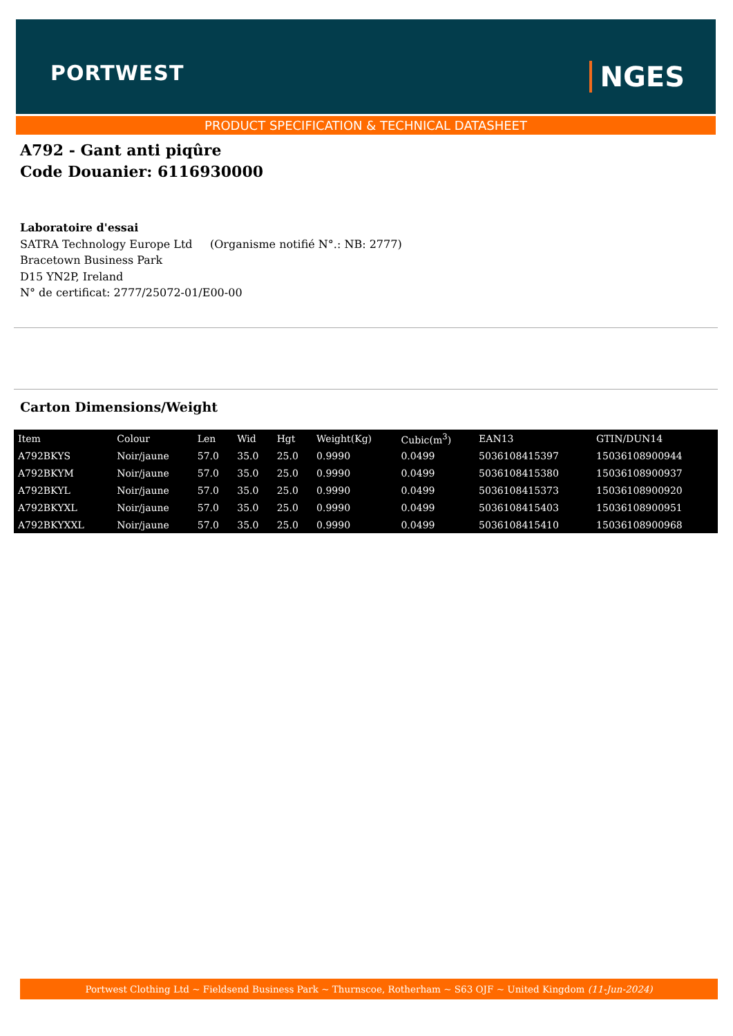PORTWEST NGES
PRODUCT SPECIFICATION & TECHNICAL DATASHEET
A792 - Gant anti piqûre
Code Douanier: 6116930000
Laboratoire d'essai
SATRA Technology Europe Ltd (Organisme notifié N°.: NB: 2777)
Bracetown Business Park
D15 YN2P, Ireland
N° de certificat: 2777/25072-01/E00-00
Carton Dimensions/Weight
| Item | Colour | Len | Wid | Hgt | Weight(Kg) | Cubic(m<sup>3</sup>) | EAN13 | GTIN/DUN14 |
| --- | --- | --- | --- | --- | --- | --- | --- | --- |
| A792BKYS | Noir/jaune | 57.0 | 35.0 | 25.0 | 0.9990 | 0.0499 | 5036108415397 | 15036108900944 |
| A792BKYM | Noir/jaune | 57.0 | 35.0 | 25.0 | 0.9990 | 0.0499 | 5036108415380 | 15036108900937 |
| A792BKYL | Noir/jaune | 57.0 | 35.0 | 25.0 | 0.9990 | 0.0499 | 5036108415373 | 15036108900920 |
| A792BKYXL | Noir/jaune | 57.0 | 35.0 | 25.0 | 0.9990 | 0.0499 | 5036108415403 | 15036108900951 |
| A792BKYXXL | Noir/jaune | 57.0 | 35.0 | 25.0 | 0.9990 | 0.0499 | 5036108415410 | 15036108900968 |
Portwest Clothing Ltd ~ Fieldsend Business Park ~ Thurnscoe, Rotherham ~ S63 OJF ~ United Kingdom (11-Jun-2024)